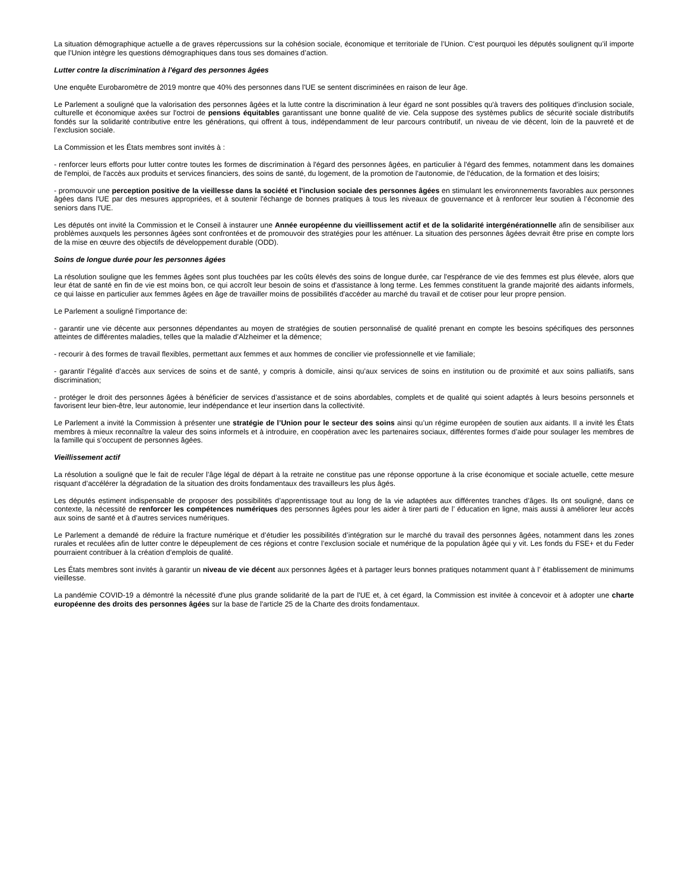La situation démographique actuelle a de graves répercussions sur la cohésion sociale, économique et territoriale de l’Union. C’est pourquoi les députés soulignent qu’il importe que l’Union intègre les questions démographiques dans tous ses domaines d’action.
Lutter contre la discrimination à l'égard des personnes âgées
Une enquête Eurobaromètre de 2019 montre que 40% des personnes dans l'UE se sentent discriminées en raison de leur âge.
Le Parlement a souligné que la valorisation des personnes âgées et la lutte contre la discrimination à leur égard ne sont possibles qu'à travers des politiques d'inclusion sociale, culturelle et économique axées sur l'octroi de pensions équitables garantissant une bonne qualité de vie. Cela suppose des systèmes publics de sécurité sociale distributifs fondés sur la solidarité contributive entre les générations, qui offrent à tous, indépendamment de leur parcours contributif, un niveau de vie décent, loin de la pauvreté et de l’exclusion sociale.
La Commission et les États membres sont invités à :
- renforcer leurs efforts pour lutter contre toutes les formes de discrimination à l'égard des personnes âgées, en particulier à l'égard des femmes, notamment dans les domaines de l'emploi, de l'accès aux produits et services financiers, des soins de santé, du logement, de la promotion de l'autonomie, de l'éducation, de la formation et des loisirs;
- promouvoir une perception positive de la vieillesse dans la société et l'inclusion sociale des personnes âgées en stimulant les environnements favorables aux personnes âgées dans l'UE par des mesures appropriées, et à soutenir l'échange de bonnes pratiques à tous les niveaux de gouvernance et à renforcer leur soutien à l’économie des seniors dans l'UE.
Les députés ont invité la Commission et le Conseil à instaurer une Année européenne du vieillissement actif et de la solidarité intergénérationnelle afin de sensibiliser aux problèmes auxquels les personnes âgées sont confrontées et de promouvoir des stratégies pour les atténuer. La situation des personnes âgées devrait être prise en compte lors de la mise en œuvre des objectifs de développement durable (ODD).
Soins de longue durée pour les personnes âgées
La résolution souligne que les femmes âgées sont plus touchées par les coûts élevés des soins de longue durée, car l'espérance de vie des femmes est plus élevée, alors que leur état de santé en fin de vie est moins bon, ce qui accroît leur besoin de soins et d'assistance à long terme. Les femmes constituent la grande majorité des aidants informels, ce qui laisse en particulier aux femmes âgées en âge de travailler moins de possibilités d'accéder au marché du travail et de cotiser pour leur propre pension.
Le Parlement a souligné l’importance de:
- garantir une vie décente aux personnes dépendantes au moyen de stratégies de soutien personnalisé de qualité prenant en compte les besoins spécifiques des personnes atteintes de différentes maladies, telles que la maladie d’Alzheimer et la démence;
- recourir à des formes de travail flexibles, permettant aux femmes et aux hommes de concilier vie professionnelle et vie familiale;
- garantir l’égalité d’accès aux services de soins et de santé, y compris à domicile, ainsi qu’aux services de soins en institution ou de proximité et aux soins palliatifs, sans discrimination;
- protéger le droit des personnes âgées à bénéficier de services d’assistance et de soins abordables, complets et de qualité qui soient adaptés à leurs besoins personnels et favorisent leur bien-être, leur autonomie, leur indépendance et leur insertion dans la collectivité.
Le Parlement a invité la Commission à présenter une stratégie de l’Union pour le secteur des soins ainsi qu’un régime européen de soutien aux aidants. Il a invité les États membres à mieux reconnaître la valeur des soins informels et à introduire, en coopération avec les partenaires sociaux, différentes formes d’aide pour soulager les membres de la famille qui s’occupent de personnes âgées.
Vieillissement actif
La résolution a souligné que le fait de reculer l’âge légal de départ à la retraite ne constitue pas une réponse opportune à la crise économique et sociale actuelle, cette mesure risquant d’accélérer la dégradation de la situation des droits fondamentaux des travailleurs les plus âgés.
Les députés estiment indispensable de proposer des possibilités d’apprentissage tout au long de la vie adaptées aux différentes tranches d’âges. Ils ont souligné, dans ce contexte, la nécessité de renforcer les compétences numériques des personnes âgées pour les aider à tirer parti de l’ éducation en ligne, mais aussi à améliorer leur accès aux soins de santé et à d’autres services numériques.
Le Parlement a demandé de réduire la fracture numérique et d’étudier les possibilités d’intégration sur le marché du travail des personnes âgées, notamment dans les zones rurales et reculées afin de lutter contre le dépeuplement de ces régions et contre l’exclusion sociale et numérique de la population âgée qui y vit. Les fonds du FSE+ et du Feder pourraient contribuer à la création d’emplois de qualité.
Les États membres sont invités à garantir un niveau de vie décent aux personnes âgées et à partager leurs bonnes pratiques notamment quant à l’ établissement de minimums vieillesse.
La pandémie COVID-19 a démontré la nécessité d'une plus grande solidarité de la part de l'UE et, à cet égard, la Commission est invitée à concevoir et à adopter une charte européenne des droits des personnes âgées sur la base de l'article 25 de la Charte des droits fondamentaux.